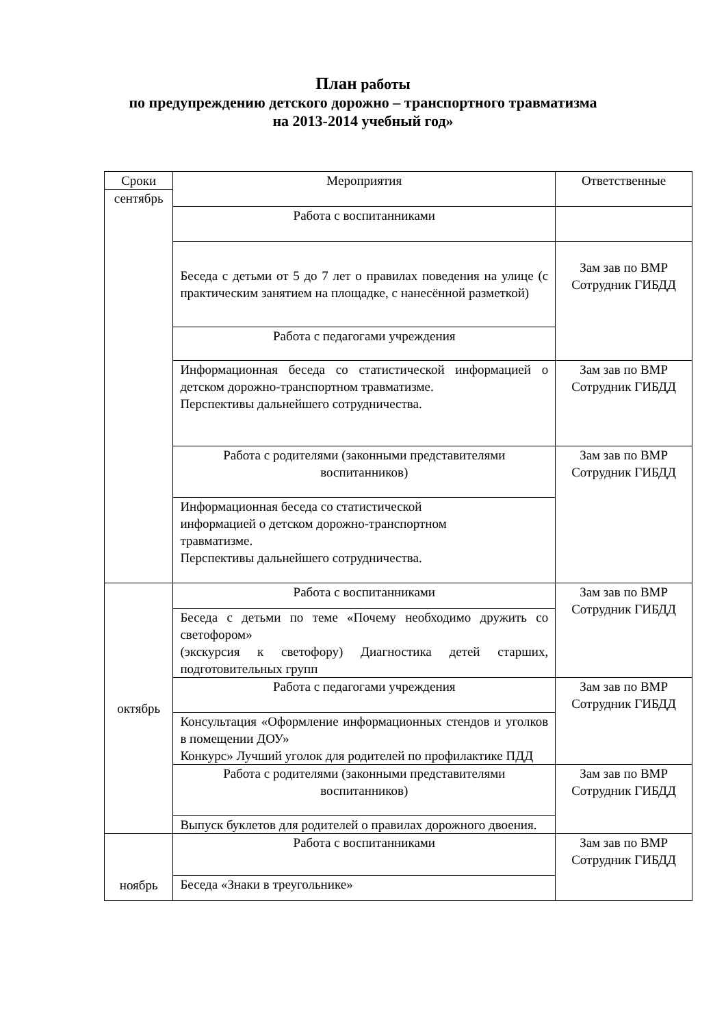План работы
по предупреждению детского дорожно – транспортного травматизма
на 2013-2014 учебный год»
| Сроки | Мероприятия | Ответственные |
| сентябрь | | |
| | Работа с воспитанниками | |
| | Беседа с детьми от 5 до 7 лет о правилах поведения на улице (с практическим занятием на площадке, с нанесённой разметкой) | Зам зав по ВМР Сотрудник ГИБДД |
| | Работа с педагогами учреждения | |
| | Информационная беседа со статистической информацией о детском дорожно-транспортном травматизме. Перспективы дальнейшего сотрудничества. | Зам зав по ВМР Сотрудник ГИБДД |
| | Работа с родителями (законными представителями воспитанников) | Зам зав по ВМР Сотрудник ГИБДД |
| | Информационная беседа со статистической информацией о детском дорожно-транспортном травматизме. Перспективы дальнейшего сотрудничества. | |
| октябрь | Работа с воспитанниками | Зам зав по ВМР Сотрудник ГИБДД |
| | Беседа с детьми по теме «Почему необходимо дружить со светофором» (экскурсия к светофору) Диагностика детей старших, подготовительных групп | |
| | Работа с педагогами учреждения | Зам зав по ВМР Сотрудник ГИБДД |
| | Консультация «Оформление информационных стендов и уголков в помещении ДОУ» Конкурс» Лучший уголок для родителей по профилактике ПДД | |
| | Работа с родителями (законными представителями воспитанников) | Зам зав по ВМР Сотрудник ГИБДД |
| | Выпуск буклетов для родителей о правилах дорожного двоения. | |
| ноябрь | Работа с воспитанниками | Зам зав по ВМР Сотрудник ГИБДД |
| | Беседа «Знаки в треугольнике» | |